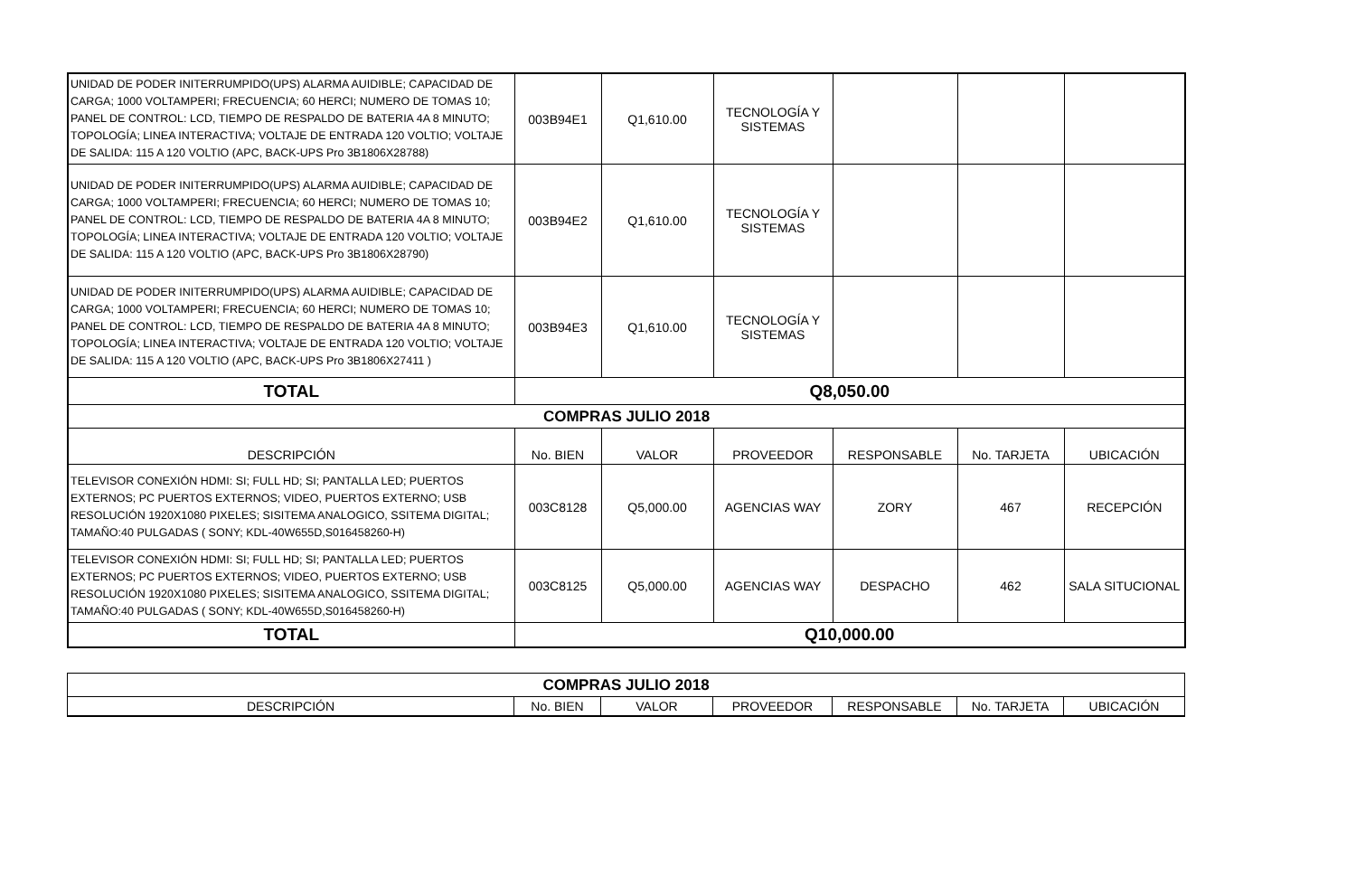| UNIDAD DE PODER INITERRUMPIDO(UPS) ALARMA AUIDIBLE; CAPACIDAD DE CARGA; 1000 VOLTAMPERI; FRECUENCIA; 60 HERCI; NUMERO DE TOMAS 10; PANEL DE CONTROL: LCD, TIEMPO DE RESPALDO DE BATERIA 4A 8 MINUTO; TOPOLOGÍA; LINEA INTERACTIVA; VOLTAJE DE ENTRADA 120 VOLTIO; VOLTAJE DE SALIDA: 115 A 120 VOLTIO (APC, BACK-UPS Pro 3B1806X28788) | 003B94E1 | Q1,610.00 | TECNOLOGÍA Y SISTEMAS | | | |
| UNIDAD DE PODER INITERRUMPIDO(UPS) ALARMA AUIDIBLE; CAPACIDAD DE CARGA; 1000 VOLTAMPERI; FRECUENCIA; 60 HERCI; NUMERO DE TOMAS 10; PANEL DE CONTROL: LCD, TIEMPO DE RESPALDO DE BATERIA 4A 8 MINUTO; TOPOLOGÍA; LINEA INTERACTIVA; VOLTAJE DE ENTRADA 120 VOLTIO; VOLTAJE DE SALIDA: 115 A 120 VOLTIO (APC, BACK-UPS Pro 3B1806X28790) | 003B94E2 | Q1,610.00 | TECNOLOGÍA Y SISTEMAS | | | |
| UNIDAD DE PODER INITERRUMPIDO(UPS) ALARMA AUIDIBLE; CAPACIDAD DE CARGA; 1000 VOLTAMPERI; FRECUENCIA; 60 HERCI; NUMERO DE TOMAS 10; PANEL DE CONTROL: LCD, TIEMPO DE RESPALDO DE BATERIA 4A 8 MINUTO; TOPOLOGÍA; LINEA INTERACTIVA; VOLTAJE DE ENTRADA 120 VOLTIO; VOLTAJE DE SALIDA: 115 A 120 VOLTIO (APC, BACK-UPS Pro 3B1806X27411 ) | 003B94E3 | Q1,610.00 | TECNOLOGÍA Y SISTEMAS | | | |
| TOTAL | Q8,050.00 | | | | | |
| COMPRAS JULIO 2018 | | | | | | |
| DESCRIPCIÓN | No. BIEN | VALOR | PROVEEDOR | RESPONSABLE | No. TARJETA | UBICACIÓN |
| TELEVISOR CONEXIÓN HDMI: SI; FULL HD; SI; PANTALLA LED; PUERTOS EXTERNOS; PC PUERTOS EXTERNOS; VIDEO, PUERTOS EXTERNO; USB RESOLUCIÓN 1920X1080 PIXELES; SISITEMA ANALOGICO, SSITEMA DIGITAL; TAMAÑO:40 PULGADAS ( SONY; KDL-40W655D,S016458260-H) | 003C8128 | Q5,000.00 | AGENCIAS WAY | ZORY | 467 | RECEPCIÓN |
| TELEVISOR CONEXIÓN HDMI: SI; FULL HD; SI; PANTALLA LED; PUERTOS EXTERNOS; PC PUERTOS EXTERNOS; VIDEO, PUERTOS EXTERNO; USB RESOLUCIÓN 1920X1080 PIXELES; SISITEMA ANALOGICO, SSITEMA DIGITAL; TAMAÑO:40 PULGADAS ( SONY; KDL-40W655D,S016458260-H) | 003C8125 | Q5,000.00 | AGENCIAS WAY | DESPACHO | 462 | SALA SITUCIONAL |
| TOTAL | Q10,000.00 | | | | | |
| COMPRAS JULIO 2018 | | | | | | |
| DESCRIPCIÓN | No. BIEN | VALOR | PROVEEDOR | RESPONSABLE | No. TARJETA | UBICACIÓN |